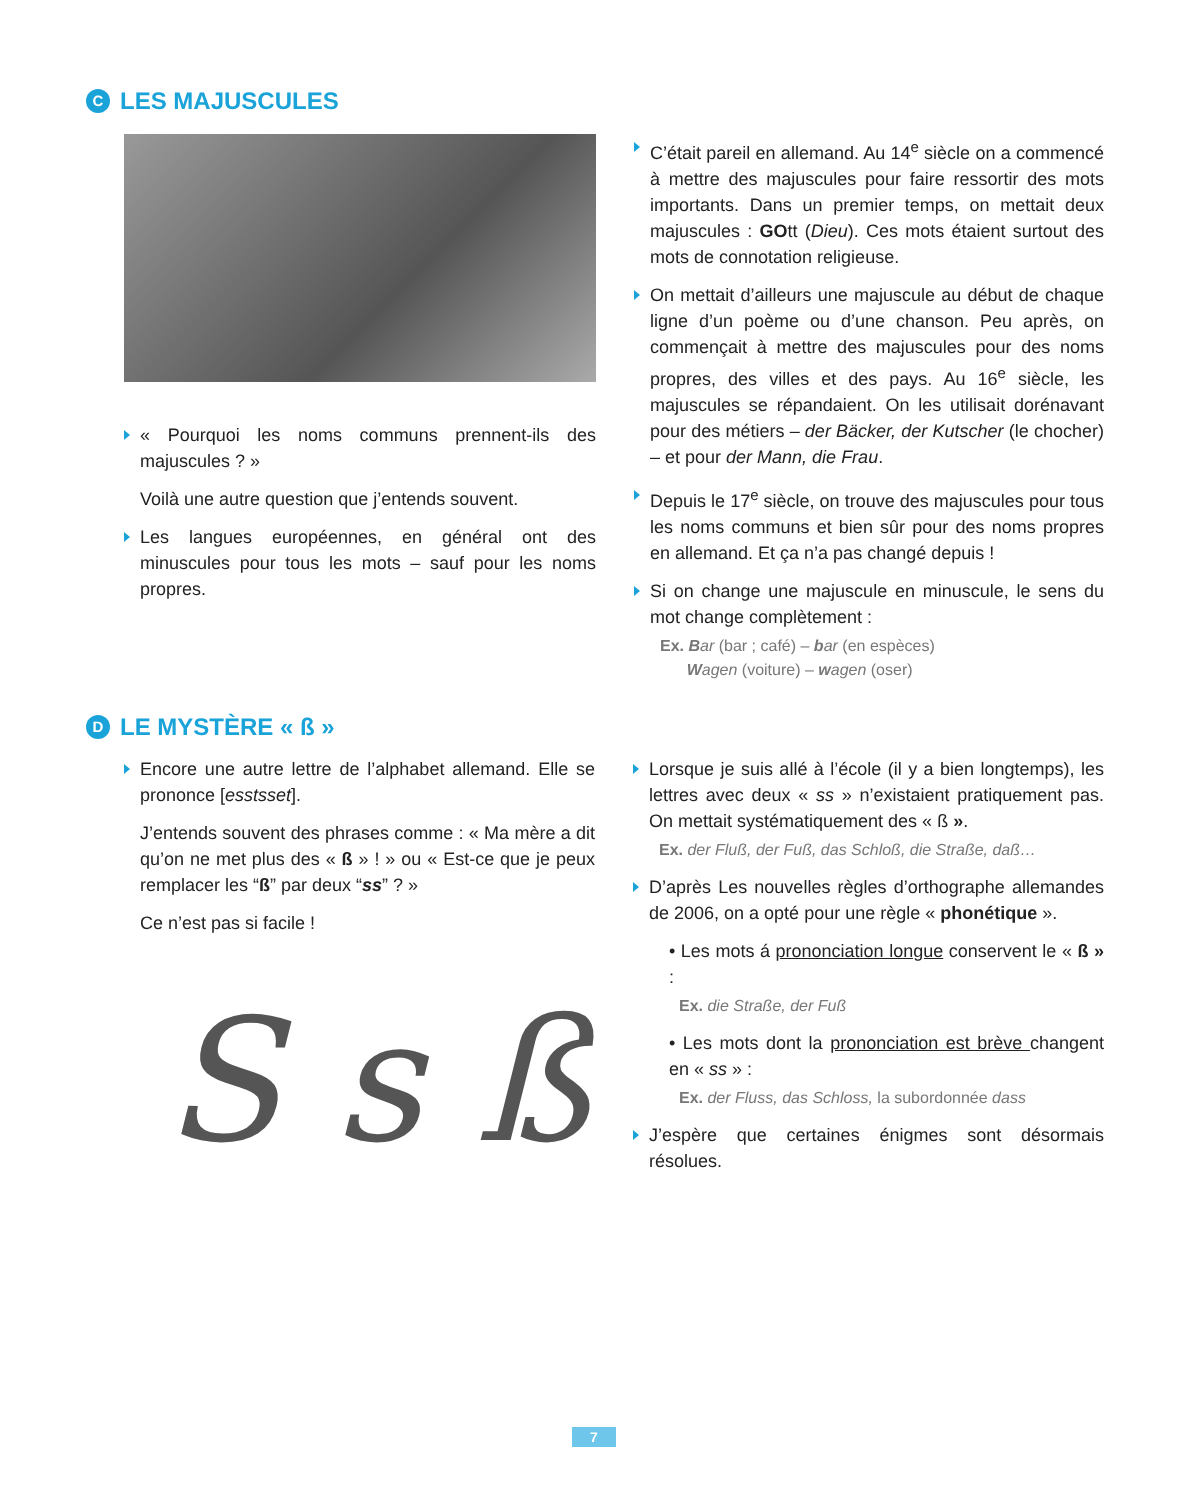C LES MAJUSCULES
« Pourquoi les noms communs prennent-ils des majuscules ? »
Voilà une autre question que j’entends souvent.
Les langues européennes, en général ont des minuscules pour tous les mots – sauf pour les noms propres.
C’était pareil en allemand. Au 14<sup>e</sup> siècle on a commencé à mettre des majuscules pour faire ressortir des mots importants. Dans un premier temps, on mettait deux majuscules : GOtt (Dieu). Ces mots étaient surtout des mots de connotation religieuse.
On mettait d’ailleurs une majuscule au début de chaque ligne d’un poème ou d’une chanson. Peu après, on commençait à mettre des majuscules pour des noms propres, des villes et des pays. Au 16<sup>e</sup> siècle, les majuscules se répandaient. On les utilisait dorénavant pour des métiers – der Bäcker, der Kutscher (le chocher) – et pour der Mann, die Frau.
Depuis le 17<sup>e</sup> siècle, on trouve des majuscules pour tous les noms communs et bien sûr pour des noms propres en allemand. Et ça n’a pas changé depuis !
Si on change une majuscule en minuscule, le sens du mot change complètement :
Ex. Bar (bar ; café) – bar (en espèces)
Wagen (voiture) – wagen (oser)
D LE MYSTÈRE « ß »
Encore une autre lettre de l’alphabet allemand. Elle se prononce [esstsset].
J’entends souvent des phrases comme : « Ma mère a dit qu’on ne met plus des « ß » ! » ou « Est-ce que je peux remplacer les “ß” par deux “ss” ? »
Ce n’est pas si facile !
S s ß
Lorsque je suis allé à l’école (il y a bien longtemps), les lettres avec deux « ss » n’existaient pratiquement pas. On mettait systématiquement des « ß ».
Ex. der Fluß, der Fuß, das Schloß, die Straße, daß…
D’après Les nouvelles règles d’orthographe allemandes de 2006, on a opté pour une règle « phonétique ».
• Les mots á prononciation longue conservent le « ß » :
Ex. die Straße, der Fuß
• Les mots dont la prononciation est brève changent en « ss » :
Ex. der Fluss, das Schloss, la subordonnée dass
J’espère que certaines énigmes sont désormais résolues.
7